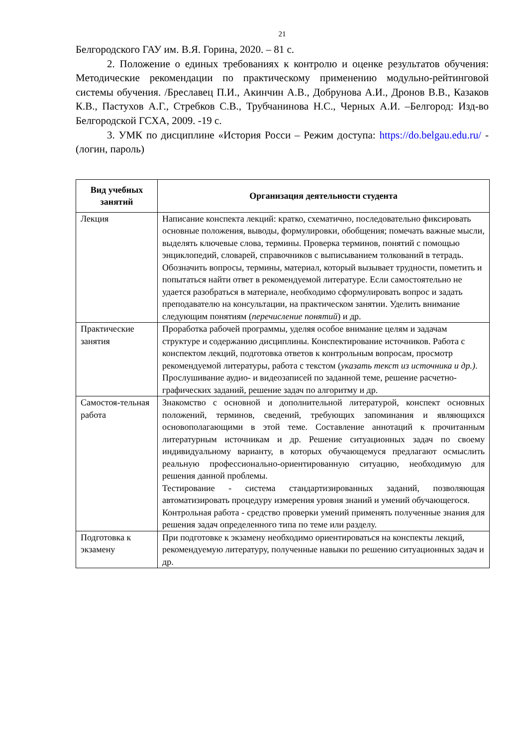21
Белгородского ГАУ им. В.Я. Горина, 2020. – 81 с.
2. Положение о единых требованиях к контролю и оценке результатов обучения: Методические рекомендации по практическому применению модульно-рейтинговой системы обучения. /Бреславец П.И., Акинчин А.В., Добрунова А.И., Дронов В.В., Казаков К.В., Пастухов А.Г., Стребков С.В., Трубчанинова Н.С., Черных А.И. –Белгород: Изд-во Белгородской ГСХА, 2009. -19 с.
3. УМК по дисциплине «История Росси – Режим доступа: https://do.belgau.edu.ru/ - (логин, пароль)
| Вид учебных занятий | Организация деятельности студента |
| --- | --- |
| Лекция | Написание конспекта лекций: кратко, схематично, последовательно фиксировать основные положения, выводы, формулировки, обобщения; помечать важные мысли, выделять ключевые слова, термины. Проверка терминов, понятий с помощью энциклопедий, словарей, справочников с выписыванием толкований в тетрадь. Обозначить вопросы, термины, материал, который вызывает трудности, пометить и попытаться найти ответ в рекомендуемой литературе. Если самостоятельно не удается разобраться в материале, необходимо сформулировать вопрос и задать преподавателю на консультации, на практическом занятии. Уделить внимание следующим понятиям ( перечисление понятий ) и др. |
| Практические занятия | Проработка рабочей программы, уделяя особое внимание целям и задачам структуре и содержанию дисциплины. Конспектирование источников. Работа с конспектом лекций, подготовка ответов к контрольным вопросам, просмотр рекомендуемой литературы, работа с текстом ( указать текст из источника и др.) . Прослушивание аудио- и видеозаписей по заданной теме, решение расчетно-графических заданий, решение задач по алгоритму и др. |
| Самостоя-тельная работа | Знакомство с основной и дополнительной литературой, конспект основных положений, терминов, сведений, требующих запоминания и являющихся основополагающими в этой теме. Составление аннотаций к прочитанным литературным источникам и др. Решение ситуационных задач по своему индивидуальному варианту, в которых обучающемуся предлагают осмыслить реальную профессионально-ориентированную ситуацию, необходимую для решения данной проблемы. Тестирование - система стандартизированных заданий, позволяющая автоматизировать процедуру измерения уровня знаний и умений обучающегося. Контрольная работа - средство проверки умений применять полученные знания для решения задач определенного типа по теме или разделу. |
| Подготовка к экзамену | При подготовке к экзамену необходимо ориентироваться на конспекты лекций, рекомендуемую литературу, полученные навыки по решению ситуационных задач и др. |